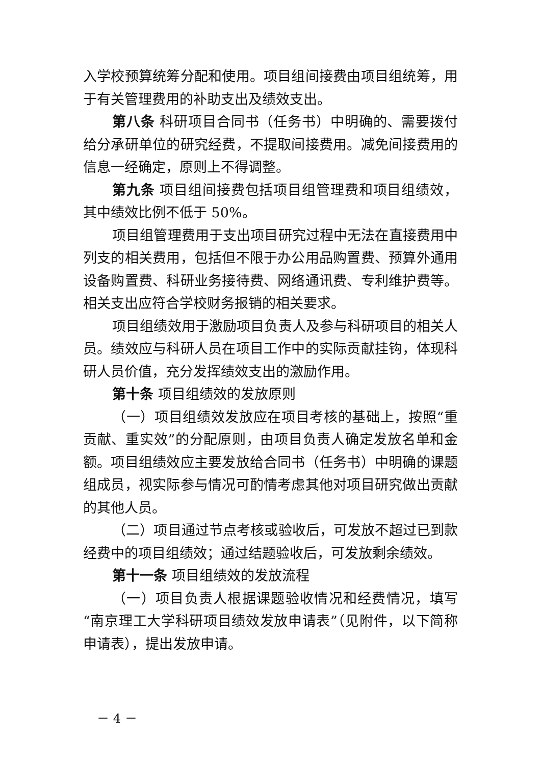入学校预算统筹分配和使用。项目组间接费由项目组统筹，用于有关管理费用的补助支出及绩效支出。
第八条 科研项目合同书（任务书）中明确的、需要拨付给分承研单位的研究经费，不提取间接费用。减免间接费用的信息一经确定，原则上不得调整。
第九条 项目组间接费包括项目组管理费和项目组绩效，其中绩效比例不低于 50%。
项目组管理费用于支出项目研究过程中无法在直接费用中列支的相关费用，包括但不限于办公用品购置费、预算外通用设备购置费、科研业务接待费、网络通讯费、专利维护费等。相关支出应符合学校财务报销的相关要求。
项目组绩效用于激励项目负责人及参与科研项目的相关人员。绩效应与科研人员在项目工作中的实际贡献挂钩，体现科研人员价值，充分发挥绩效支出的激励作用。
第十条 项目组绩效的发放原则
（一）项目组绩效发放应在项目考核的基础上，按照“重贡献、重实效”的分配原则，由项目负责人确定发放名单和金额。项目组绩效应主要发放给合同书（任务书）中明确的课题组成员，视实际参与情况可酌情考虑其他对项目研究做出贡献的其他人员。
（二）项目通过节点考核或验收后，可发放不超过已到款经费中的项目组绩效；通过结题验收后，可发放剩余绩效。
第十一条 项目组绩效的发放流程
（一）项目负责人根据课题验收情况和经费情况，填写“南京理工大学科研项目绩效发放申请表”（见附件，以下简称申请表），提出发放申请。
－ 4 －